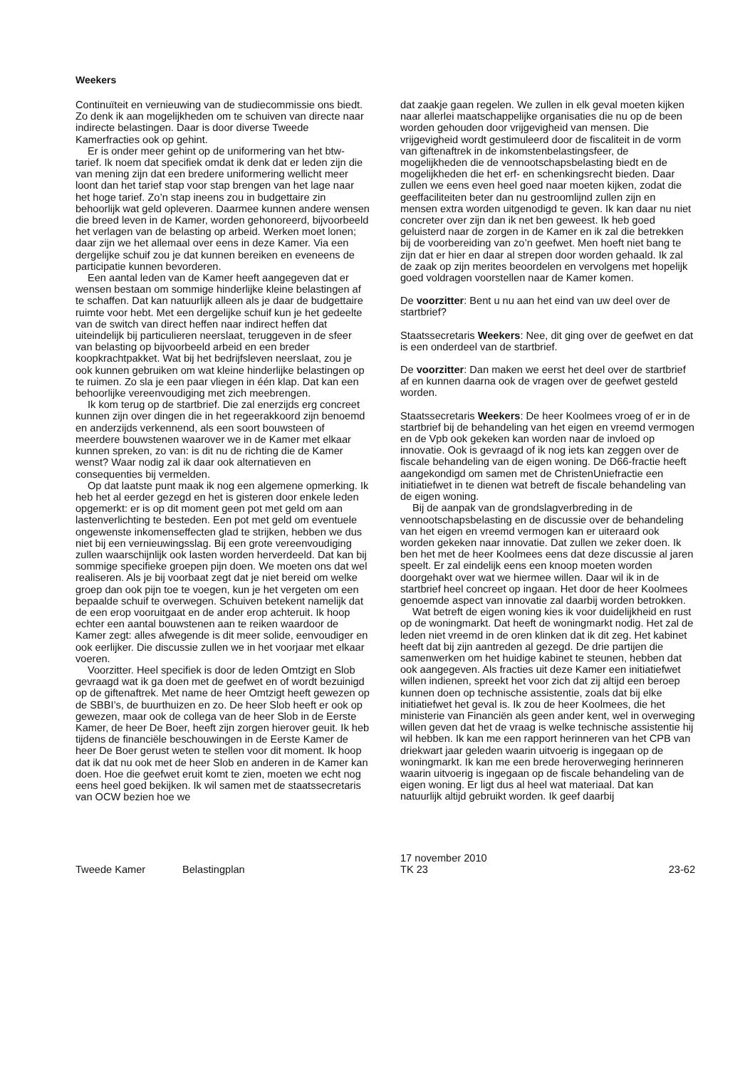Weekers
Continuïteit en vernieuwing van de studiecommissie ons biedt. Zo denk ik aan mogelijkheden om te schuiven van directe naar indirecte belastingen. Daar is door diverse Tweede Kamerfracties ook op gehint.
Er is onder meer gehint op de uniformering van het btw-tarief. Ik noem dat specifiek omdat ik denk dat er leden zijn die van mening zijn dat een bredere uniformering wellicht meer loont dan het tarief stap voor stap brengen van het lage naar het hoge tarief. Zo’n stap ineens zou in budgettaire zin behoorlijk wat geld opleveren. Daarmee kunnen andere wensen die breed leven in de Kamer, worden gehonoreerd, bijvoorbeeld het verlagen van de belasting op arbeid. Werken moet lonen; daar zijn we het allemaal over eens in deze Kamer. Via een dergelijke schuif zou je dat kunnen bereiken en eveneens de participatie kunnen bevorderen.
Een aantal leden van de Kamer heeft aangegeven dat er wensen bestaan om sommige hinderlijke kleine belastingen af te schaffen. Dat kan natuurlijk alleen als je daar de budgettaire ruimte voor hebt. Met een dergelijke schuif kun je het gedeelte van de switch van direct heffen naar indirect heffen dat uiteindelijk bij particulieren neerslaat, teruggeven in de sfeer van belasting op bijvoorbeeld arbeid en een breder koopkrachtpakket. Wat bij het bedrijfsleven neerslaat, zou je ook kunnen gebruiken om wat kleine hinderlijke belastingen op te ruimen. Zo sla je een paar vliegen in één klap. Dat kan een behoorlijke vereenvoudiging met zich meebrengen.
Ik kom terug op de startbrief. Die zal enerzijds erg concreet kunnen zijn over dingen die in het regeerakkoord zijn benoemd en anderzijds verkennend, als een soort bouwsteen of meerdere bouwstenen waarover we in de Kamer met elkaar kunnen spreken, zo van: is dit nu de richting die de Kamer wenst? Waar nodig zal ik daar ook alternatieven en consequenties bij vermelden.
Op dat laatste punt maak ik nog een algemene opmerking. Ik heb het al eerder gezegd en het is gisteren door enkele leden opgemerkt: er is op dit moment geen pot met geld om aan lastenverlichting te besteden. Een pot met geld om eventuele ongewenste inkomenseffecten glad te strijken, hebben we dus niet bij een vernieuwingsslag. Bij een grote vereenvoudiging zullen waarschijnlijk ook lasten worden herverdeeld. Dat kan bij sommige specifieke groepen pijn doen. We moeten ons dat wel realiseren. Als je bij voorbaat zegt dat je niet bereid om welke groep dan ook pijn toe te voegen, kun je het vergeten om een bepaalde schuif te overwegen. Schuiven betekent namelijk dat de een erop vooruitgaat en de ander erop achteruit. Ik hoop echter een aantal bouwstenen aan te reiken waardoor de Kamer zegt: alles afwegende is dit meer solide, eenvoudiger en ook eerlijker. Die discussie zullen we in het voorjaar met elkaar voeren.
Voorzitter. Heel specifiek is door de leden Omtzigt en Slob gevraagd wat ik ga doen met de geefwet en of wordt bezuinigd op de giftenaftrek. Met name de heer Omtzigt heeft gewezen op de SBBI’s, de buurthuizen en zo. De heer Slob heeft er ook op gewezen, maar ook de collega van de heer Slob in de Eerste Kamer, de heer De Boer, heeft zijn zorgen hierover geuit. Ik heb tijdens de financiële beschouwingen in de Eerste Kamer de heer De Boer gerust weten te stellen voor dit moment. Ik hoop dat ik dat nu ook met de heer Slob en anderen in de Kamer kan doen. Hoe die geefwet eruit komt te zien, moeten we echt nog eens heel goed bekijken. Ik wil samen met de staatssecretaris van OCW bezien hoe we
dat zaakje gaan regelen. We zullen in elk geval moeten kijken naar allerlei maatschappelijke organisaties die nu op de been worden gehouden door vrijgevigheid van mensen. Die vrijgevigheid wordt gestimuleerd door de fiscaliteit in de vorm van giftenaftrek in de inkomstenbelastingsfeer, de mogelijkheden die de vennootschapsbelasting biedt en de mogelijkheden die het erf- en schenkingsrecht bieden. Daar zullen we eens even heel goed naar moeten kijken, zodat die geeffaciliteiten beter dan nu gestroomlijnd zullen zijn en mensen extra worden uitgenodigd te geven. Ik kan daar nu niet concreter over zijn dan ik net ben geweest. Ik heb goed geluisterd naar de zorgen in de Kamer en ik zal die betrekken bij de voorbereiding van zo’n geefwet. Men hoeft niet bang te zijn dat er hier en daar al strepen door worden gehaald. Ik zal de zaak op zijn merites beoordelen en vervolgens met hopelijk goed voldragen voorstellen naar de Kamer komen.
De voorzitter: Bent u nu aan het eind van uw deel over de startbrief?
Staatssecretaris Weekers: Nee, dit ging over de geefwet en dat is een onderdeel van de startbrief.
De voorzitter: Dan maken we eerst het deel over de startbrief af en kunnen daarna ook de vragen over de geefwet gesteld worden.
Staatssecretaris Weekers: De heer Koolmees vroeg of er in de startbrief bij de behandeling van het eigen en vreemd vermogen en de Vpb ook gekeken kan worden naar de invloed op innovatie. Ook is gevraagd of ik nog iets kan zeggen over de fiscale behandeling van de eigen woning. De D66-fractie heeft aangekondigd om samen met de ChristenUniefractie een initiatiefwet in te dienen wat betreft de fiscale behandeling van de eigen woning.
Bij de aanpak van de grondslagverbreding in de vennootschapsbelasting en de discussie over de behandeling van het eigen en vreemd vermogen kan er uiteraard ook worden gekeken naar innovatie. Dat zullen we zeker doen. Ik ben het met de heer Koolmees eens dat deze discussie al jaren speelt. Er zal eindelijk eens een knoop moeten worden doorgehakt over wat we hiermee willen. Daar wil ik in de startbrief heel concreet op ingaan. Het door de heer Koolmees genoemde aspect van innovatie zal daarbij worden betrokken.
Wat betreft de eigen woning kies ik voor duidelijkheid en rust op de woningmarkt. Dat heeft de woningmarkt nodig. Het zal de leden niet vreemd in de oren klinken dat ik dit zeg. Het kabinet heeft dat bij zijn aantreden al gezegd. De drie partijen die samenwerken om het huidige kabinet te steunen, hebben dat ook aangegeven. Als fracties uit deze Kamer een initiatiefwet willen indienen, spreekt het voor zich dat zij altijd een beroep kunnen doen op technische assistentie, zoals dat bij elke initiatiefwet het geval is. Ik zou de heer Koolmees, die het ministerie van Financiën als geen ander kent, wel in overweging willen geven dat het de vraag is welke technische assistentie hij wil hebben. Ik kan me een rapport herinneren van het CPB van driekwart jaar geleden waarin uitvoerig is ingegaan op de woningmarkt. Ik kan me een brede heroverweging herinneren waarin uitvoerig is ingegaan op de fiscale behandeling van de eigen woning. Er ligt dus al heel wat materiaal. Dat kan natuurlijk altijd gebruikt worden. Ik geef daarbij
Tweede Kamer
Belastingplan
17 november 2010
TK 23
23-62